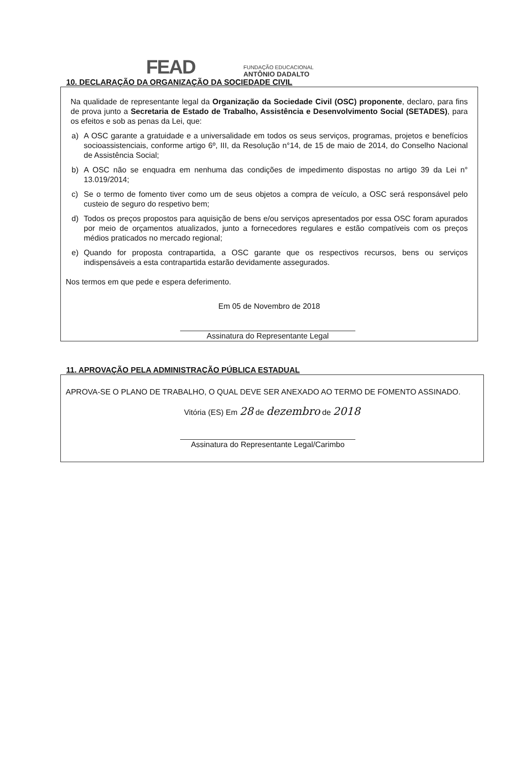FEAD
FUNDAÇÃO EDUCACIONAL
ANTÔNIO DADALTO
10. DECLARAÇÃO DA ORGANIZAÇÃO DA SOCIEDADE CIVIL
Na qualidade de representante legal da Organização da Sociedade Civil (OSC) proponente, declaro, para fins de prova junto a Secretaria de Estado de Trabalho, Assistência e Desenvolvimento Social (SETADES), para os efeitos e sob as penas da Lei, que:
a) A OSC garante a gratuidade e a universalidade em todos os seus serviços, programas, projetos e benefícios socioassistenciais, conforme artigo 6º, III, da Resolução n°14, de 15 de maio de 2014, do Conselho Nacional de Assistência Social;
b) A OSC não se enquadra em nenhuma das condições de impedimento dispostas no artigo 39 da Lei n° 13.019/2014;
c) Se o termo de fomento tiver como um de seus objetos a compra de veículo, a OSC será responsável pelo custeio de seguro do respetivo bem;
d) Todos os preços propostos para aquisição de bens e/ou serviços apresentados por essa OSC foram apurados por meio de orçamentos atualizados, junto a fornecedores regulares e estão compatíveis com os preços médios praticados no mercado regional;
e) Quando for proposta contrapartida, a OSC garante que os respectivos recursos, bens ou serviços indispensáveis a esta contrapartida estarão devidamente assegurados.
Nos termos em que pede e espera deferimento.
Em 05 de Novembro de 2018
Assinatura do Representante Legal
11. APROVAÇÃO PELA ADMINISTRAÇÃO PÚBLICA ESTADUAL
APROVA-SE O PLANO DE TRABALHO, O QUAL DEVE SER ANEXADO AO TERMO DE FOMENTO ASSINADO.
Vitória (ES) Em 28 de dezembro de 2018
Assinatura do Representante Legal/Carimbo